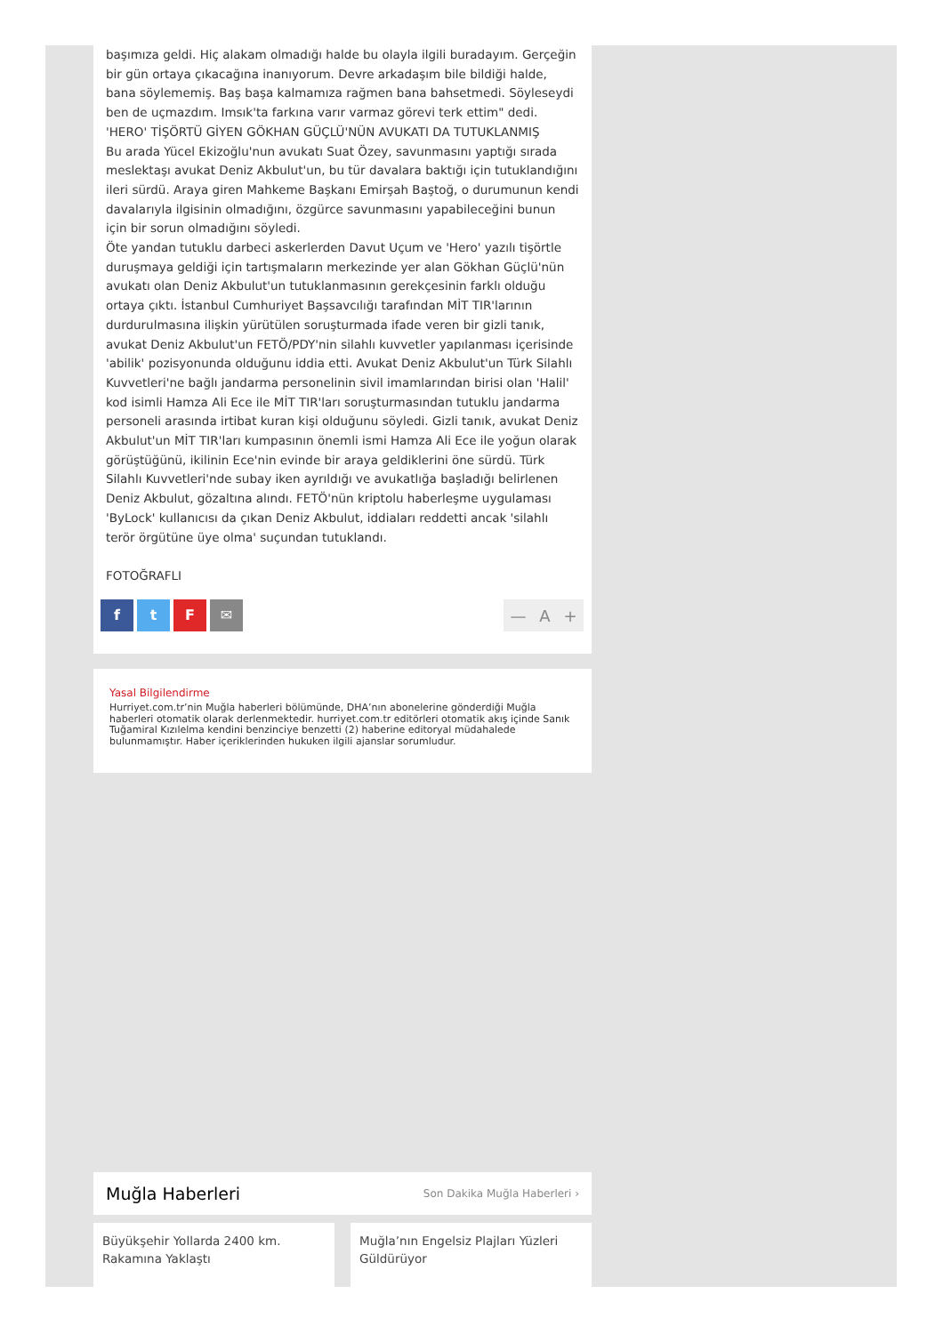başımıza geldi. Hiç alakam olmadığı halde bu olayla ilgili buradayım. Gerçeğin bir gün ortaya çıkacağına inanıyorum. Devre arkadaşım bile bildiği halde, bana söylememiş. Baş başa kalmamıza rağmen bana bahsetmedi. Söyleseydi ben de uçmazdım. Imsık'ta farkına varır varmaz görevi terk ettim" dedi.
'HERO' TİŞÖRTÜ GİYEN GÖKHAN GÜÇLÜ'NÜN AVUKATI DA TUTUKLANMIŞ
Bu arada Yücel Ekizoğlu'nun avukatı Suat Özey, savunmasını yaptığı sırada meslektaşı avukat Deniz Akbulut'un, bu tür davalara baktığı için tutuklandığını ileri sürdü. Araya giren Mahkeme Başkanı Emirşah Baştoğ, o durumunun kendi davalarıyla ilgisinin olmadığını, özgürce savunmasını yapabileceğini bunun için bir sorun olmadığını söyledi.
Öte yandan tutuklu darbeci askerlerden Davut Uçum ve 'Hero' yazılı tişörtle duruşmaya geldiği için tartışmaların merkezinde yer alan Gökhan Güçlü'nün avukatı olan Deniz Akbulut'un tutuklanmasının gerekçesinin farklı olduğu ortaya çıktı. İstanbul Cumhuriyet Başsavcılığı tarafından MİT TIR'larının durdurulmasına ilişkin yürütülen soruşturmada ifade veren bir gizli tanık, avukat Deniz Akbulut'un FETÖ/PDY'nin silahlı kuvvetler yapılanması içerisinde 'abilik' pozisyonunda olduğunu iddia etti. Avukat Deniz Akbulut'un Türk Silahlı Kuvvetleri'ne bağlı jandarma personelinin sivil imamlarından birisi olan 'Halil' kod isimli Hamza Ali Ece ile MİT TIR'ları soruşturmasından tutuklu jandarma personeli arasında irtibat kuran kişi olduğunu söyledi. Gizli tanık, avukat Deniz Akbulut'un MİT TIR'ları kumpasının önemli ismi Hamza Ali Ece ile yoğun olarak görüştüğünü, ikilinin Ece'nin evinde bir araya geldiklerini öne sürdü. Türk Silahlı Kuvvetleri'nde subay iken ayrıldığı ve avukatlığa başladığı belirlenen Deniz Akbulut, gözaltına alındı. FETÖ'nün kriptolu haberleşme uygulaması 'ByLock' kullanıcısı da çıkan Deniz Akbulut, iddiaları reddetti ancak 'silahlı terör örgütüne üye olma' suçundan tutuklandı.
FOTOĞRAFLI
f t F ✉ — A +
Yasal Bilgilendirme
Hurriyet.com.tr’nin Muğla haberleri bölümünde, DHA’nın abonelerine gönderdiği Muğla haberleri otomatik olarak derlenmektedir. hurriyet.com.tr editörleri otomatik akış içinde Sanık Tuğamiral Kızılelma kendini benzinciye benzetti (2) haberine editoryal müdahalede bulunmamıştır. Haber içeriklerinden hukuken ilgili ajanslar sorumludur.
Muğla Haberleri
Son Dakika Muğla Haberleri ›
Büyükşehir Yollarda 2400 km. Rakamına Yaklaştı
Muğla’nın Engelsiz Plajları Yüzleri Güldürüyor